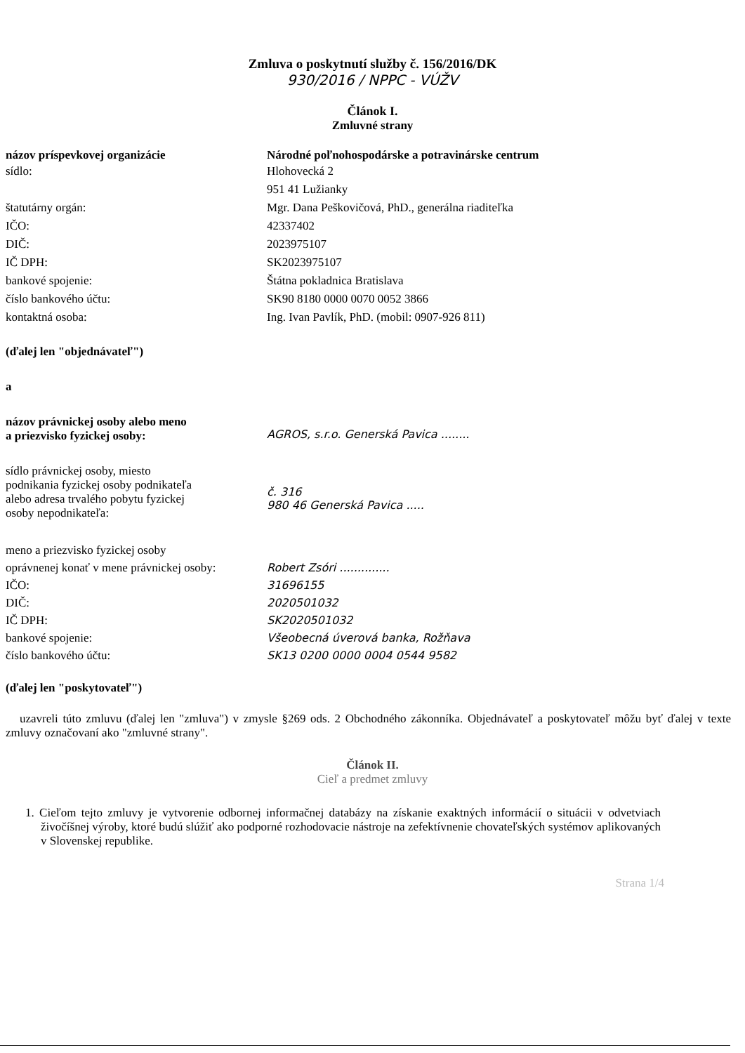Zmluva o poskytnutí služby č. 156/2016/DK
930/2016 / NPPC - VÚŽV
Článok I.
Zmluvné strany
názov príspevkovej organizácie Národné poľnohospodárske a potravinárske centrum
sídlo:
štatutárny orgán:
IČO:
DIČ:
IČ DPH:
bankové spojenie:
číslo bankového účtu:
kontaktná osoba:
Hlohovecká 2
951 41 Lužianky
Mgr. Dana Peškovičová, PhD., generálna riaditeľka
42337402
2023975107
SK2023975107
Štátna pokladnica Bratislava
SK90 8180 0000 0070 0052 3866
Ing. Ivan Pavlík, PhD. (mobil: 0907-926 811)
(ďalej len "objednávateľ")
a
názov právnickej osoby alebo meno
a priezvisko fyzickej osoby:
AGROS, s.r.o. Generská Pavica ........
sídlo právnickej osoby, miesto
podnikania fyzickej osoby podnikateľa
alebo adresa trvalého pobytu fyzickej
osoby nepodnikateľa:
č. 316
980 46 Generská Pavica .....
meno a priezvisko fyzickej osoby
oprávnenej konať v mene právnickej osoby:
IČO:
DIČ:
IČ DPH:
bankové spojenie:
číslo bankového účtu:
Robert Zsóri ..............
31696155
2020501032
SK2020501032
Všeobecná úverová banka, Rožňava
SK13 0200 0000 0004 0544 9582
(ďalej len "poskytovateľ")
uzavreli túto zmluvu (ďalej len "zmluva") v zmysle §269 ods. 2 Obchodného zákonníka. Objednávateľ a poskytovateľ môžu byť ďalej v texte zmluvy označovaní ako "zmluvné strany".
Článok II.
Cieľ a predmet zmluvy
1. Cieľom tejto zmluvy je vytvorenie odbornej informačnej databázy na získanie exaktných informácií o situácii v odvetviach živočíšnej výroby, ktoré budú slúžiť ako podporné rozhodovacie nástroje na zefektívnenie chovateľských systémov aplikovaných v Slovenskej republike.
Strana 1/4